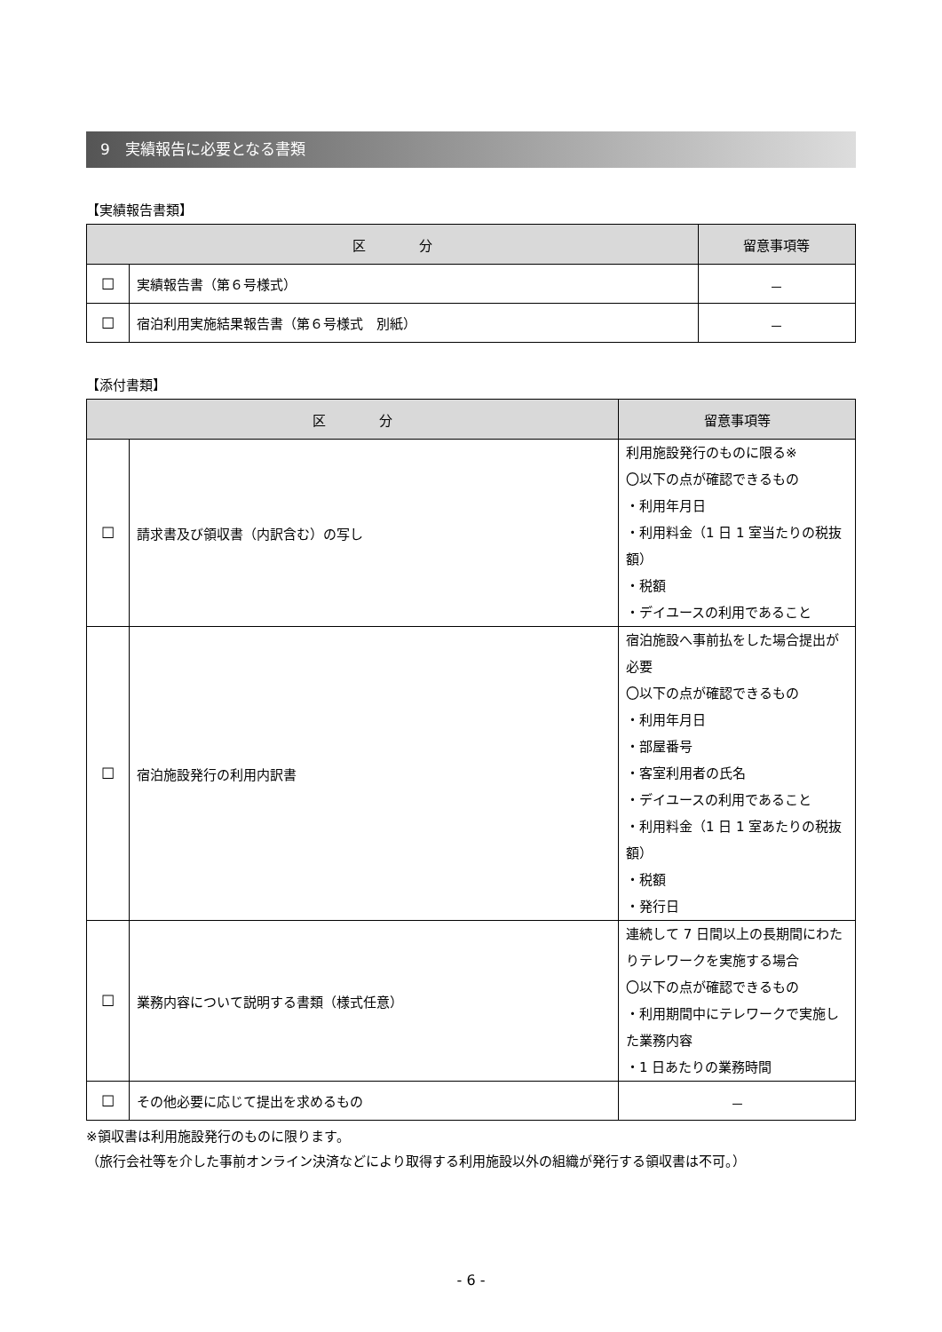9　実績報告に必要となる書類
【実績報告書類】
| 区 分 | | 留意事項等 |
| --- | --- | --- |
| ☐ | 実績報告書（第６号様式） | － |
| ☐ | 宿泊利用実施結果報告書（第６号様式 別紙） | － |
【添付書類】
| 区 分 | | 留意事項等 |
| --- | --- | --- |
| ☐ | 請求書及び領収書（内訳含む）の写し | 利用施設発行のものに限る※ 〇以下の点が確認できるもの ・利用年月日 ・利用料金（1 日 1 室当たりの税抜額） ・税額 ・デイユースの利用であること |
| ☐ | 宿泊施設発行の利用内訳書 | 宿泊施設へ事前払をした場合提出が必要 〇以下の点が確認できるもの ・利用年月日 ・部屋番号 ・客室利用者の氏名 ・デイユースの利用であること ・利用料金（1 日 1 室あたりの税抜額） ・税額 ・発行日 |
| ☐ | 業務内容について説明する書類（様式任意） | 連続して 7 日間以上の長期間にわたりテレワークを実施する場合 〇以下の点が確認できるもの ・利用期間中にテレワークで実施した業務内容 ・1 日あたりの業務時間 |
| ☐ | その他必要に応じて提出を求めるもの | － |
※領収書は利用施設発行のものに限ります。
（旅行会社等を介した事前オンライン決済などにより取得する利用施設以外の組織が発行する領収書は不可。）
- 6 -